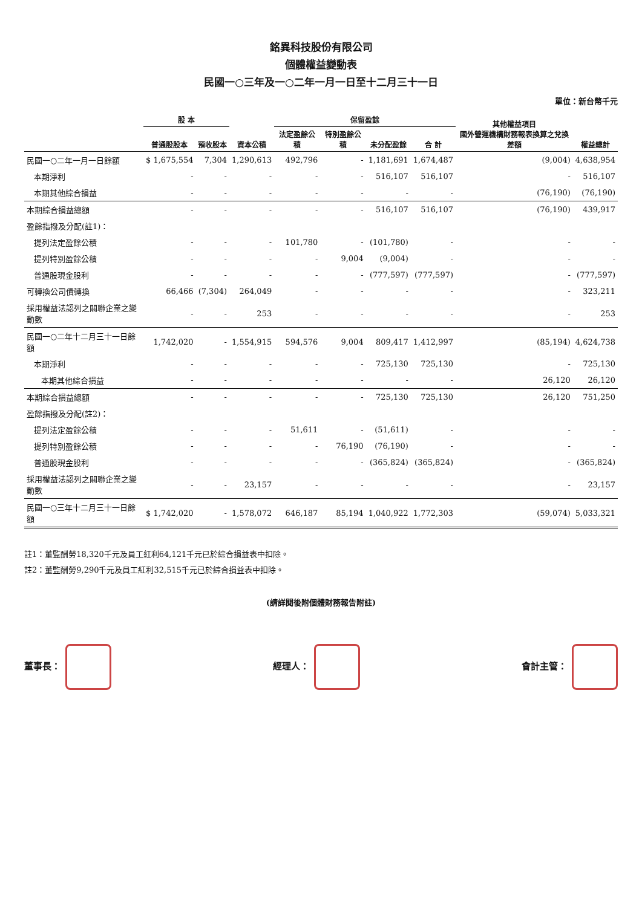銘異科技股份有限公司
個體權益變動表
民國一○三年及一○二年一月一日至十二月三十一日
單位：新台幣千元
| | 股 本 | | 資本公積 | 保留盈餘 | | | | 其他權益項目 國外營運機構財務報表換算之兌換差額 | 權益總計 |
| --- | --- | --- | --- | --- | --- | --- | --- | --- | --- |
| | 普通股股本 | 預收股本 | | 法定盈餘公積 | 特別盈餘公積 | 未分配盈餘 | 合 計 | | |
| 民國一○二年一月一日餘額 | $ 1,675,554 | 7,304 | 1,290,613 | 492,796 | - | 1,181,691 | 1,674,487 | (9,004) | 4,638,954 |
| 本期淨利 | - | - | - | - | - | 516,107 | 516,107 | - | 516,107 |
| 本期其他綜合損益 | - | - | - | - | - | - | - | (76,190) | (76,190) |
| 本期綜合損益總額 | - | - | - | - | - | 516,107 | 516,107 | (76,190) | 439,917 |
| 盈餘指撥及分配(註1)： | | | | | | | | | |
| 提列法定盈餘公積 | - | - | - | 101,780 | - | (101,780) | - | - | - |
| 提列特別盈餘公積 | - | - | - | - | 9,004 | (9,004) | - | - | - |
| 普通股現金股利 | - | - | - | - | - | (777,597) | (777,597) | - | (777,597) |
| 可轉換公司債轉換 | 66,466 | (7,304) | 264,049 | - | - | - | - | - | 323,211 |
| 採用權益法認列之關聯企業之變動數 | - | - | 253 | - | - | - | - | - | 253 |
| 民國一○二年十二月三十一日餘額 | 1,742,020 | - | 1,554,915 | 594,576 | 9,004 | 809,417 | 1,412,997 | (85,194) | 4,624,738 |
| 本期淨利 | - | - | - | - | - | 725,130 | 725,130 | - | 725,130 |
| 本期其他綜合損益 | - | - | - | - | - | - | - | 26,120 | 26,120 |
| 本期綜合損益總額 | - | - | - | - | - | 725,130 | 725,130 | 26,120 | 751,250 |
| 盈餘指撥及分配(註2)： | | | | | | | | | |
| 提列法定盈餘公積 | - | - | - | 51,611 | - | (51,611) | - | - | - |
| 提列特別盈餘公積 | - | - | - | - | 76,190 | (76,190) | - | - | - |
| 普通股現金股利 | - | - | - | - | - | (365,824) | (365,824) | - | (365,824) |
| 採用權益法認列之關聯企業之變動數 | - | - | 23,157 | - | - | - | - | - | 23,157 |
| 民國一○三年十二月三十一日餘額 | $ 1,742,020 | - | 1,578,072 | 646,187 | 85,194 | 1,040,922 | 1,772,303 | (59,074) | 5,033,321 |
註1：董監酬勞18,320千元及員工紅利64,121千元已於綜合損益表中扣除。
註2：董監酬勞9,290千元及員工紅利32,515千元已於綜合損益表中扣除。
(請詳閱後附個體財務報告附註)
董事長： 經理人： 會計主管：